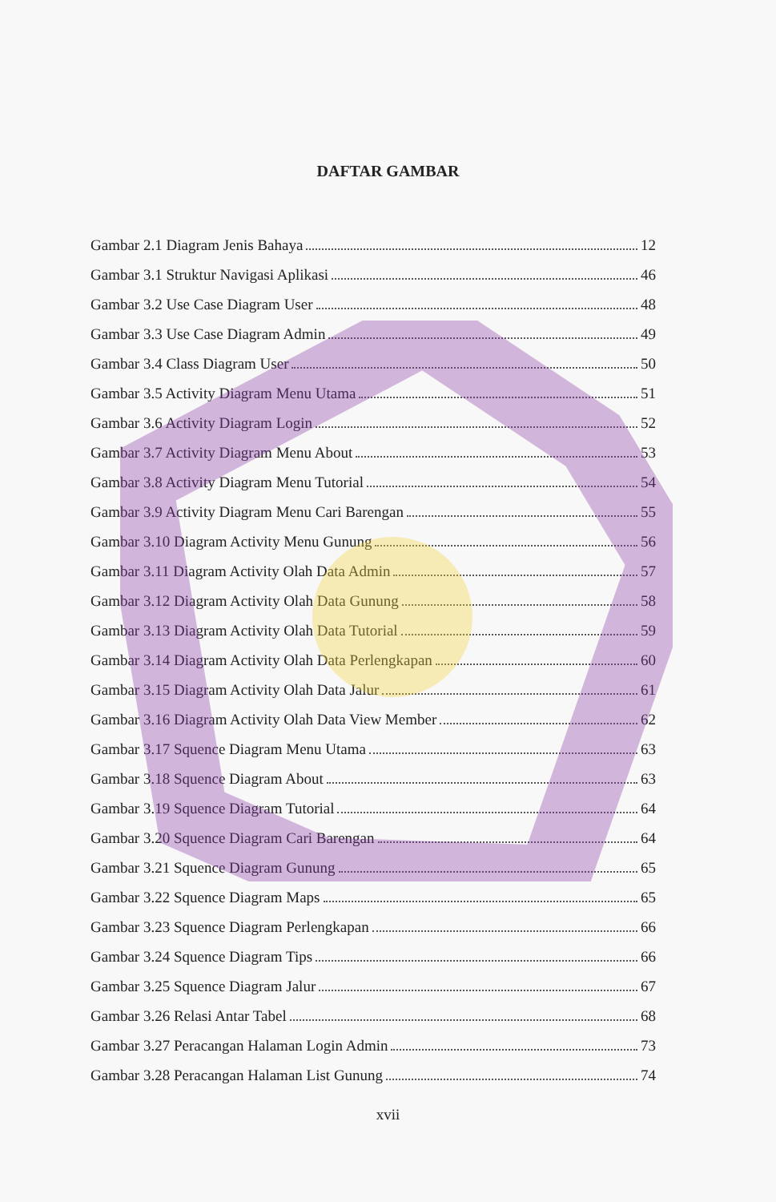DAFTAR GAMBAR
Gambar 2.1 Diagram Jenis Bahaya 12
Gambar 3.1 Struktur Navigasi Aplikasi 46
Gambar 3.2 Use Case Diagram User 48
Gambar 3.3 Use Case Diagram Admin 49
Gambar 3.4 Class Diagram User 50
Gambar 3.5 Activity Diagram Menu Utama 51
Gambar 3.6 Activity Diagram Login 52
Gambar 3.7 Activity Diagram Menu About 53
Gambar 3.8 Activity Diagram Menu Tutorial 54
Gambar 3.9 Activity Diagram Menu Cari Barengan 55
Gambar 3.10 Diagram Activity Menu Gunung 56
Gambar 3.11 Diagram Activity Olah Data Admin 57
Gambar 3.12 Diagram Activity Olah Data Gunung 58
Gambar 3.13 Diagram Activity Olah Data Tutorial 59
Gambar 3.14 Diagram Activity Olah Data Perlengkapan 60
Gambar 3.15 Diagram Activity Olah Data Jalur 61
Gambar 3.16 Diagram Activity Olah Data View Member 62
Gambar 3.17 Squence Diagram Menu Utama 63
Gambar 3.18 Squence Diagram About 63
Gambar 3.19 Squence Diagram Tutorial 64
Gambar 3.20 Squence Diagram Cari Barengan 64
Gambar 3.21 Squence Diagram Gunung 65
Gambar 3.22 Squence Diagram Maps 65
Gambar 3.23 Squence Diagram Perlengkapan 66
Gambar 3.24 Squence Diagram Tips 66
Gambar 3.25 Squence Diagram Jalur 67
Gambar 3.26 Relasi Antar Tabel 68
Gambar 3.27 Peracangan Halaman Login Admin 73
Gambar 3.28 Peracangan Halaman List Gunung 74
xvii